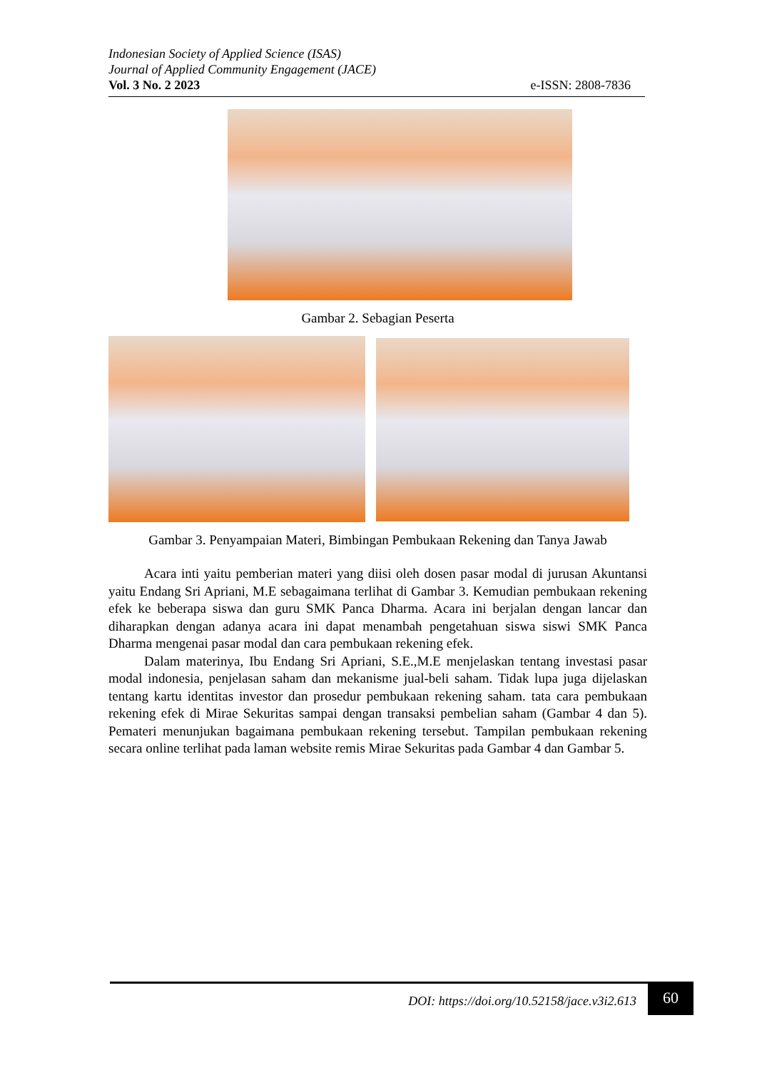Indonesian Society of Applied Science (ISAS)
Journal of Applied Community Engagement (JACE)
Vol. 3 No. 2 2023 e-ISSN: 2808-7836
Gambar 2. Sebagian Peserta
Gambar 3. Penyampaian Materi, Bimbingan Pembukaan Rekening dan Tanya Jawab
Acara inti yaitu pemberian materi yang diisi oleh dosen pasar modal di jurusan Akuntansi yaitu Endang Sri Apriani, M.E sebagaimana terlihat di Gambar 3. Kemudian pembukaan rekening efek ke beberapa siswa dan guru SMK Panca Dharma. Acara ini berjalan dengan lancar dan diharapkan dengan adanya acara ini dapat menambah pengetahuan siswa siswi SMK Panca Dharma mengenai pasar modal dan cara pembukaan rekening efek.
Dalam materinya, Ibu Endang Sri Apriani, S.E.,M.E menjelaskan tentang investasi pasar modal indonesia, penjelasan saham dan mekanisme jual-beli saham. Tidak lupa juga dijelaskan tentang kartu identitas investor dan prosedur pembukaan rekening saham. tata cara pembukaan rekening efek di Mirae Sekuritas sampai dengan transaksi pembelian saham (Gambar 4 dan 5). Pemateri menunjukan bagaimana pembukaan rekening tersebut. Tampilan pembukaan rekening secara online terlihat pada laman website remis Mirae Sekuritas pada Gambar 4 dan Gambar 5.
DOI: https://doi.org/10.52158/jace.v3i2.613 60